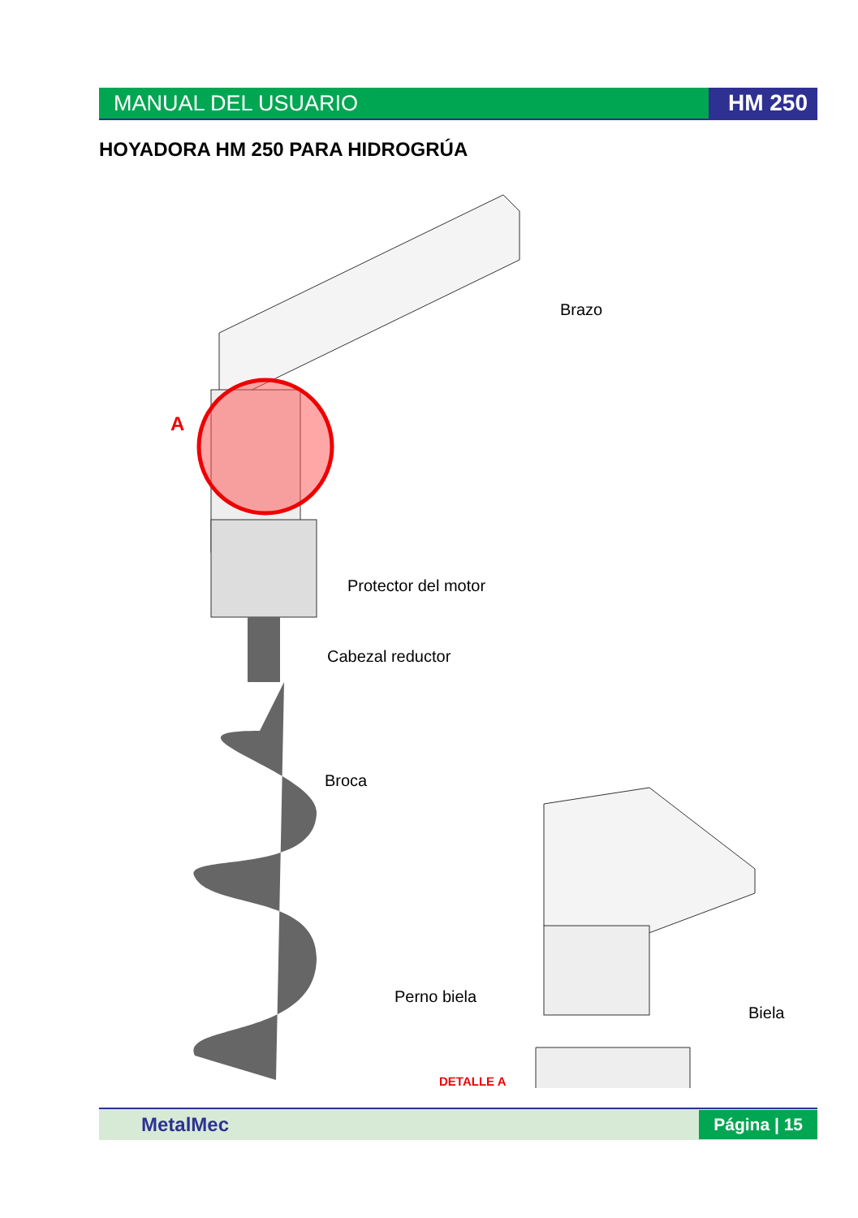MANUAL DEL USUARIO HM 250
HOYADORA HM 250 PARA HIDROGRÚA
A
Brazo
Protector del motor
Cabezal reductor
Broca
Perno biela
Biela
DETALLE A
MetalMec Página | 15